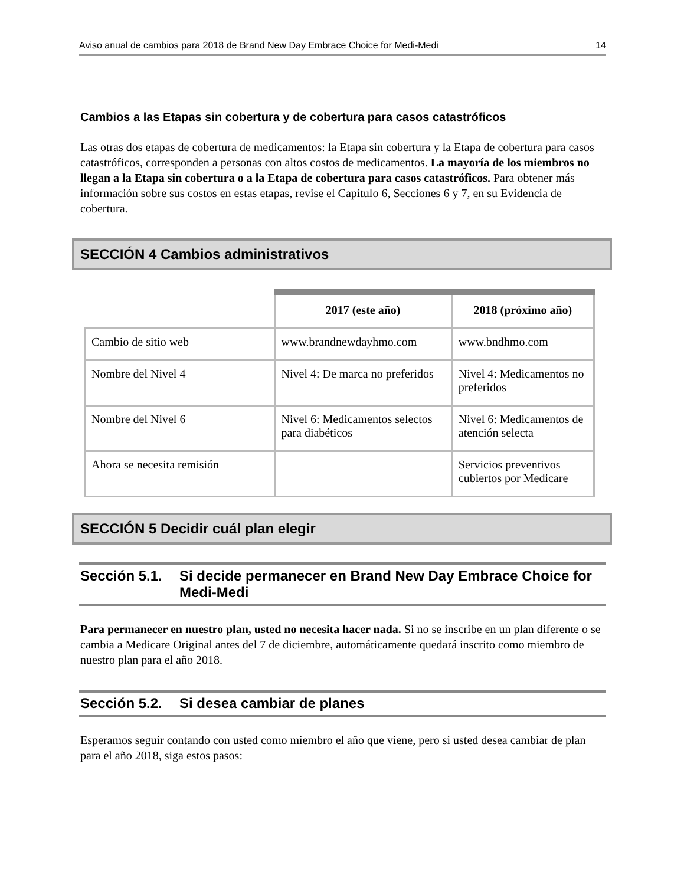Aviso anual de cambios para 2018 de Brand New Day Embrace Choice for Medi-Medi 14
Cambios a las Etapas sin cobertura y de cobertura para casos catastróficos
Las otras dos etapas de cobertura de medicamentos: la Etapa sin cobertura y la Etapa de cobertura para casos catastróficos, corresponden a personas con altos costos de medicamentos. La mayoría de los miembros no llegan a la Etapa sin cobertura o a la Etapa de cobertura para casos catastróficos. Para obtener más información sobre sus costos en estas etapas, revise el Capítulo 6, Secciones 6 y 7, en su Evidencia de cobertura.
SECCIÓN 4 Cambios administrativos
| | 2017 (este año) | 2018 (próximo año) |
| --- | --- | --- |
| Cambio de sitio web | www.brandnewdayhmo.com | www.bndhmo.com |
| Nombre del Nivel 4 | Nivel 4: De marca no preferidos | Nivel 4: Medicamentos no preferidos |
| Nombre del Nivel 6 | Nivel 6: Medicamentos selectos para diabéticos | Nivel 6: Medicamentos de atención selecta |
| Ahora se necesita remisión | | Servicios preventivos cubiertos por Medicare |
SECCIÓN 5 Decidir cuál plan elegir
Sección 5.1. Si decide permanecer en Brand New Day Embrace Choice for Medi-Medi
Para permanecer en nuestro plan, usted no necesita hacer nada. Si no se inscribe en un plan diferente o se cambia a Medicare Original antes del 7 de diciembre, automáticamente quedará inscrito como miembro de nuestro plan para el año 2018.
Sección 5.2. Si desea cambiar de planes
Esperamos seguir contando con usted como miembro el año que viene, pero si usted desea cambiar de plan para el año 2018, siga estos pasos: